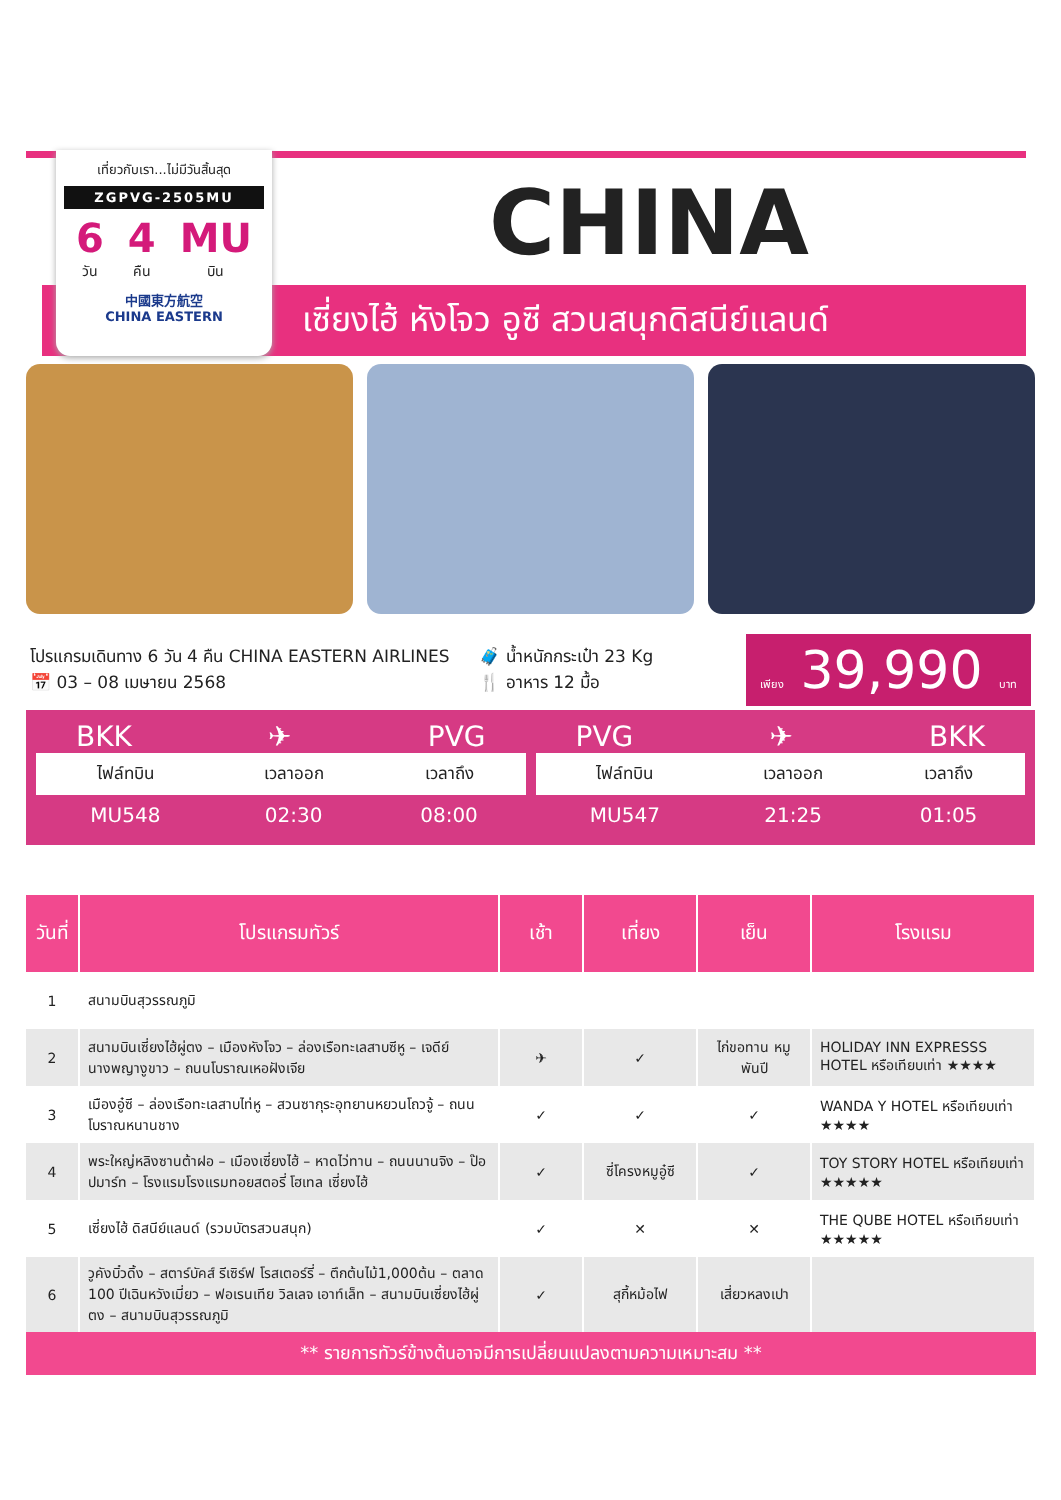เที่ยวกับเรา...ไม่มีวันสิ้นสุด
ZGPVG-2505MU
6
วัน 4
คืน MU
บิน
中國東方航空
CHINA EASTERN
CHINA
เซี่ยงไฮ้ หังโจว อูซี สวนสนุกดิสนีย์แลนด์
โปรแกรมเดินทาง 6 วัน 4 คืน CHINA EASTERN AIRLINES
📅 03 – 08 เมษายน 2568
🧳 น้ำหนักกระเป๋า 23 Kg
🍴 อาหาร 12 มื้อ
เพียง 39,990 บาท
BKK ✈ PVG
| ไฟล์ทบิน | เวลาออก | เวลาถึง |
| --- | --- | --- |
| MU548 | 02:30 | 08:00 |
PVG ✈ BKK
| ไฟล์ทบิน | เวลาออก | เวลาถึง |
| --- | --- | --- |
| MU547 | 21:25 | 01:05 |
| วันที่ | โปรแกรมทัวร์ | เช้า | เที่ยง | เย็น | โรงแรม |
| --- | --- | --- | --- | --- | --- |
| 1 | สนามบินสุวรรณภูมิ | | | | |
| 2 | สนามบินเซี่ยงไฮ้ผู่ตง – เมืองหังโจว – ล่องเรือทะเลสาบซีหู – เจดีย์นางพญางูขาว – ถนนโบราณเหอฝังเจีย | ✈ | ✓ | ไก่ขอทาน หมูพันปี | HOLIDAY INN EXPRESSS HOTEL หรือเทียบเท่า ★★★★ |
| 3 | เมืองอู๋ซี – ล่องเรือทะเลสาบไท่หู – สวนซากุระอุทยานหยวนโถวจู้ – ถนนโบราณหนานชาง | ✓ | ✓ | ✓ | WANDA Y HOTEL หรือเทียบเท่า ★★★★ |
| 4 | พระใหญ่หลิงซานต้าฝอ – เมืองเซี่ยงไฮ้ – หาดไว่ทาน – ถนนนานจิง – ป๊อปมาร์ท – โรงแรมโรงแรมทอยสตอรี่ โฮเทล เซี่ยงไฮ้ | ✓ | ซี่โครงหมูอู๋ซี | ✓ | TOY STORY HOTEL หรือเทียบเท่า ★★★★★ |
| 5 | เซี่ยงไฮ้ ดิสนีย์แลนด์ (รวมบัตรสวนสนุก) | ✓ | ✕ | ✕ | THE QUBE HOTEL หรือเทียบเท่า ★★★★★ |
| 6 | วูคังบิ๋วดิ้ง – สตาร์บัคส์ รีเซิร์ฟ โรสเตอร์รี่ – ตึกต้นไม้1,000ต้น – ตลาด 100 ปีเฉินหวังเมี่ยว – ฟอเรนเทีย วิลเลจ เอาท์เล็ท – สนามบินเซี่ยงไฮ้ผู่ตง – สนามบินสุวรรณภูมิ | ✓ | สุกี้หม้อไฟ | เสี่ยวหลงเปา | |
** รายการทัวร์ข้างต้นอาจมีการเปลี่ยนแปลงตามความเหมาะสม **